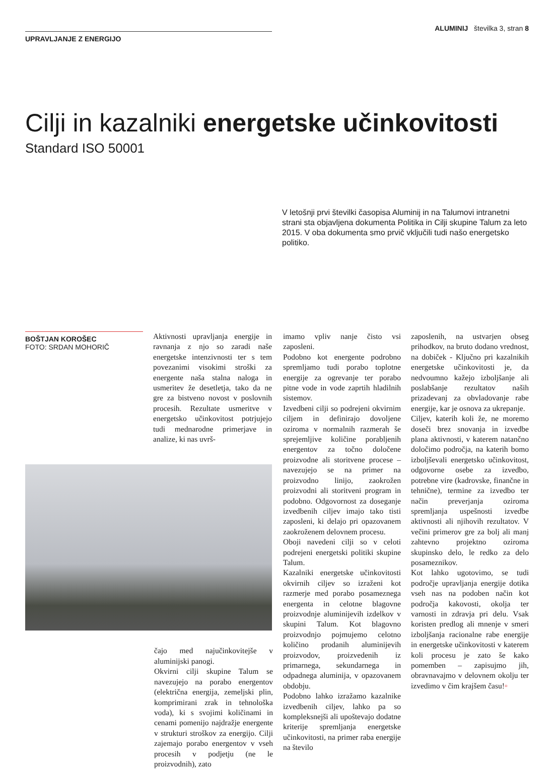UPRAVLJANJE Z ENERGIJO
ALUMINIJ številka 3, stran 8
Cilji in kazalniki energetske učinkovitosti
Standard ISO 50001
V letošnji prvi številki časopisa Aluminij in na Talumovi intranetni strani sta objavljena dokumenta Politika in Cilji skupine Talum za leto 2015. V oba dokumenta smo prvič vključili tudi našo energetsko politiko.
BOŠTJAN KOROŠEC
FOTO: SRDAN MOHORIČ
Aktivnosti upravljanja energije in ravnanja z njo so zaradi naše energetske intenzivnosti ter s tem povezanimi visokimi stroški za energente naša stalna naloga in usmeritev že desetletja, tako da ne gre za bistveno novost v poslovnih procesih. Rezultate usmeritve v energetsko učinkovitost potrjujejo tudi mednarodne primerjave in analize, ki nas uvrš-
čajo med najučinkovitejše v aluminijski panogi.
Okvirni cilji skupine Talum se navezujejo na porabo energentov (električna energija, zemeljski plin, komprimirani zrak in tehnološka voda), ki s svojimi količinami in cenami pomenijo najdražje energente v strukturi stroškov za energijo. Cilji zajemajo porabo energentov v vseh procesih v podjetju (ne le proizvodnih), zato
imamo vpliv nanje čisto vsi zaposleni.
Podobno kot energente podrobno spremljamo tudi porabo toplotne energije za ogrevanje ter porabo pitne vode in vode zaprtih hladilnih sistemov.
Izvedbeni cilji so podrejeni okvirnim ciljem in definirajo dovoljene oziroma v normalnih razmerah še sprejemljive količine porabljenih energentov za točno določene proizvodne ali storitvene procese – navezujejo se na primer na proizvodno linijo, zaokrožen proizvodni ali storitveni program in podobno. Odgovornost za doseganje izvedbenih ciljev imajo tako tisti zaposleni, ki delajo pri opazovanem zaokroženem delovnem procesu.
Oboji navedeni cilji so v celoti podrejeni energetski politiki skupine Talum.
Kazalniki energetske učinkovitosti okvirnih ciljev so izraženi kot razmerje med porabo posameznega energenta in celotne blagovne proizvodnje aluminijevih izdelkov v skupini Talum. Kot blagovno proizvodnjo pojmujemo celotno količino prodanih aluminijevih proizvodov, proizvedenih iz primarnega, sekundarnega in odpadnega aluminija, v opazovanem obdobju.
Podobno lahko izražamo kazalnike izvedbenih ciljev, lahko pa so kompleksnejši ali upoštevajo dodatne kriterije spremljanja energetske učinkovitosti, na primer raba energije na število
zaposlenih, na ustvarjen obseg prihodkov, na bruto dodano vrednost, na dobiček - Ključno pri kazalnikih energetske učinkovitosti je, da nedvoumno kažejo izboljšanje ali poslabšanje rezultatov naših prizadevanj za obvladovanje rabe energije, kar je osnova za ukrepanje.
Ciljev, katerih koli že, ne moremo doseči brez snovanja in izvedbe plana aktivnosti, v katerem natančno določimo področja, na katerih bomo izboljševali energetsko učinkovitost, odgovorne osebe za izvedbo, potrebne vire (kadrovske, finančne in tehnične), termine za izvedbo ter način preverjanja oziroma spremljanja uspešnosti izvedbe aktivnosti ali njihovih rezultatov. V večini primerov gre za bolj ali manj zahtevno projektno oziroma skupinsko delo, le redko za delo posameznikov.
Kot lahko ugotovimo, se tudi področje upravljanja energije dotika vseh nas na podoben način kot področja kakovosti, okolja ter varnosti in zdravja pri delu. Vsak koristen predlog ali mnenje v smeri izboljšanja racionalne rabe energije in energetske učinkovitosti v katerem koli procesu je zato še kako pomemben – zapisujmo jih, obravnavajmo v delovnem okolju ter izvedimo v čim krajšem času!▫